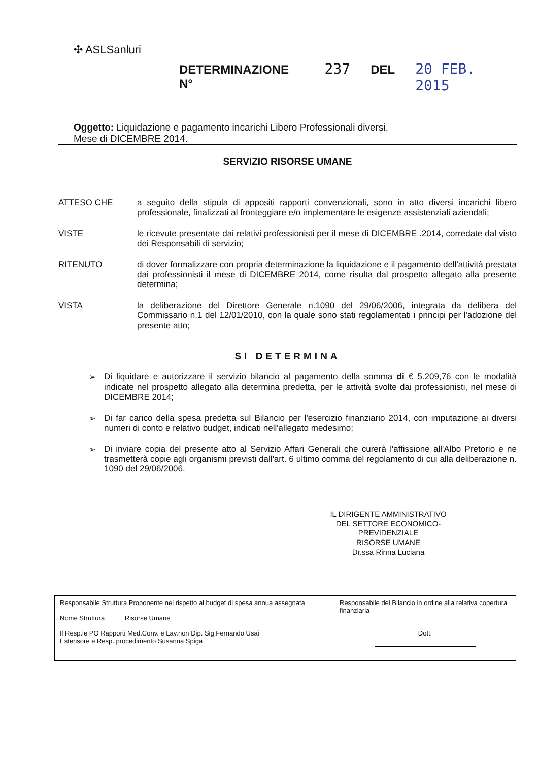✣ ASLSanluri
DETERMINAZIONE N° 237 DEL 20 FEB. 2015
Oggetto: Liquidazione e pagamento incarichi Libero Professionali diversi.
Mese di DICEMBRE 2014.
SERVIZIO RISORSE UMANE
ATTESO CHE
a seguito della stipula di appositi rapporti convenzionali, sono in atto diversi incarichi libero professionale, finalizzati al fronteggiare e/o implementare le esigenze assistenziali aziendali;
VISTE
le ricevute presentate dai relativi professionisti per il mese di DICEMBRE .2014, corredate dal visto dei Responsabili di servizio;
RITENUTO
di dover formalizzare con propria determinazione la liquidazione e il pagamento dell'attività prestata dai professionisti il mese di DICEMBRE 2014, come risulta dal prospetto allegato alla presente determina;
VISTA
la deliberazione del Direttore Generale n.1090 del 29/06/2006, integrata da delibera del Commissario n.1 del 12/01/2010, con la quale sono stati regolamentati i principi per l'adozione del presente atto;
SI DETERMINA
➢
Di liquidare e autorizzare il servizio bilancio al pagamento della somma di € 5.209,76 con le modalità indicate nel prospetto allegato alla determina predetta, per le attività svolte dai professionisti, nel mese di DICEMBRE 2014;
➢
Di far carico della spesa predetta sul Bilancio per l'esercizio finanziario 2014, con imputazione ai diversi numeri di conto e relativo budget, indicati nell'allegato medesimo;
➢
Di inviare copia del presente atto al Servizio Affari Generali che curerà l'affissione all'Albo Pretorio e ne trasmetterà copie agli organismi previsti dall'art. 6 ultimo comma del regolamento di cui alla deliberazione n. 1090 del 29/06/2006.
IL DIRIGENTE AMMINISTRATIVO
DEL SETTORE ECONOMICO-PREVIDENZIALE
RISORSE UMANE
Dr.ssa Rinna Luciana
| Responsabile Struttura Proponente nel rispetto al budget di spesa annua assegnata Nome Struttura Risorse Umane Il Resp.le PO Rapporti Med.Conv. e Lav.non Dip. Sig.Fernando Usai Estensore e Resp. procedimento Susanna Spiga | Responsabile del Bilancio in ordine alla relativa copertura finanziaria Dott. |